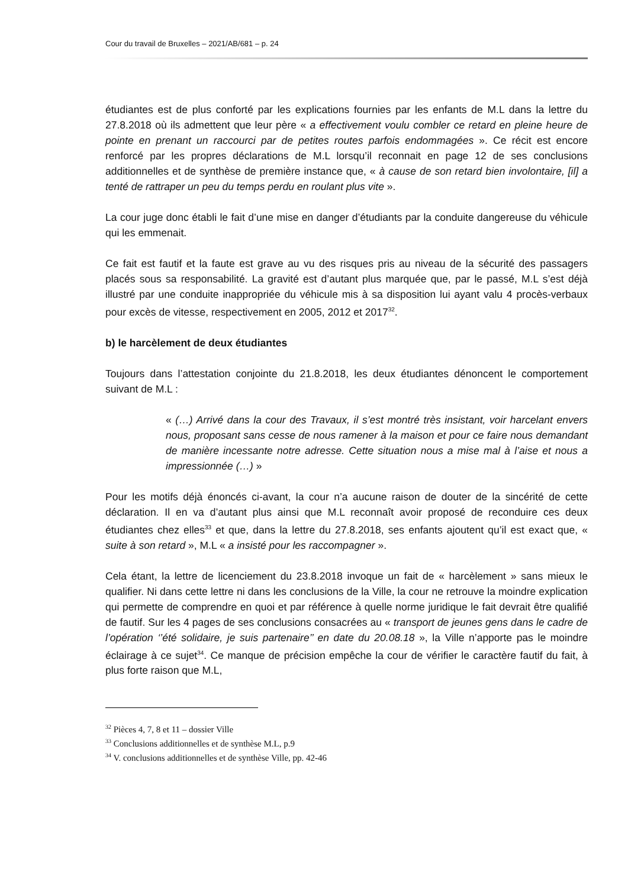Cour du travail de Bruxelles – 2021/AB/681 – p. 24
étudiantes est de plus conforté par les explications fournies par les enfants de M.L dans la lettre du 27.8.2018 où ils admettent que leur père « a effectivement voulu combler ce retard en pleine heure de pointe en prenant un raccourci par de petites routes parfois endommagées ». Ce récit est encore renforcé par les propres déclarations de M.L lorsqu’il reconnait en page 12 de ses conclusions additionnelles et de synthèse de première instance que, « à cause de son retard bien involontaire, [il] a tenté de rattraper un peu du temps perdu en roulant plus vite ».
La cour juge donc établi le fait d’une mise en danger d’étudiants par la conduite dangereuse du véhicule qui les emmenait.
Ce fait est fautif et la faute est grave au vu des risques pris au niveau de la sécurité des passagers placés sous sa responsabilité. La gravité est d’autant plus marquée que, par le passé, M.L s’est déjà illustré par une conduite inappropriée du véhicule mis à sa disposition lui ayant valu 4 procès-verbaux pour excès de vitesse, respectivement en 2005, 2012 et 2017<sup>32</sup>.
b) le harcèlement de deux étudiantes
Toujours dans l’attestation conjointe du 21.8.2018, les deux étudiantes dénoncent le comportement suivant de M.L :
« (…) Arrivé dans la cour des Travaux, il s’est montré très insistant, voir harcelant envers nous, proposant sans cesse de nous ramener à la maison et pour ce faire nous demandant de manière incessante notre adresse. Cette situation nous a mise mal à l’aise et nous a impressionnée (…) »
Pour les motifs déjà énoncés ci-avant, la cour n’a aucune raison de douter de la sincérité de cette déclaration. Il en va d’autant plus ainsi que M.L reconnaît avoir proposé de reconduire ces deux étudiantes chez elles<sup>33</sup> et que, dans la lettre du 27.8.2018, ses enfants ajoutent qu’il est exact que, « suite à son retard », M.L « a insisté pour les raccompagner ».
Cela étant, la lettre de licenciement du 23.8.2018 invoque un fait de « harcèlement » sans mieux le qualifier. Ni dans cette lettre ni dans les conclusions de la Ville, la cour ne retrouve la moindre explication qui permette de comprendre en quoi et par référence à quelle norme juridique le fait devrait être qualifié de fautif. Sur les 4 pages de ses conclusions consacrées au « transport de jeunes gens dans le cadre de l’opération ‘’été solidaire, je suis partenaire’’ en date du 20.08.18 », la Ville n’apporte pas le moindre éclairage à ce sujet<sup>34</sup>. Ce manque de précision empêche la cour de vérifier le caractère fautif du fait, à plus forte raison que M.L,
<sup>32</sup> Pièces 4, 7, 8 et 11 – dossier Ville
<sup>33</sup> Conclusions additionnelles et de synthèse M.L, p.9
<sup>34</sup> V. conclusions additionnelles et de synthèse Ville, pp. 42-46